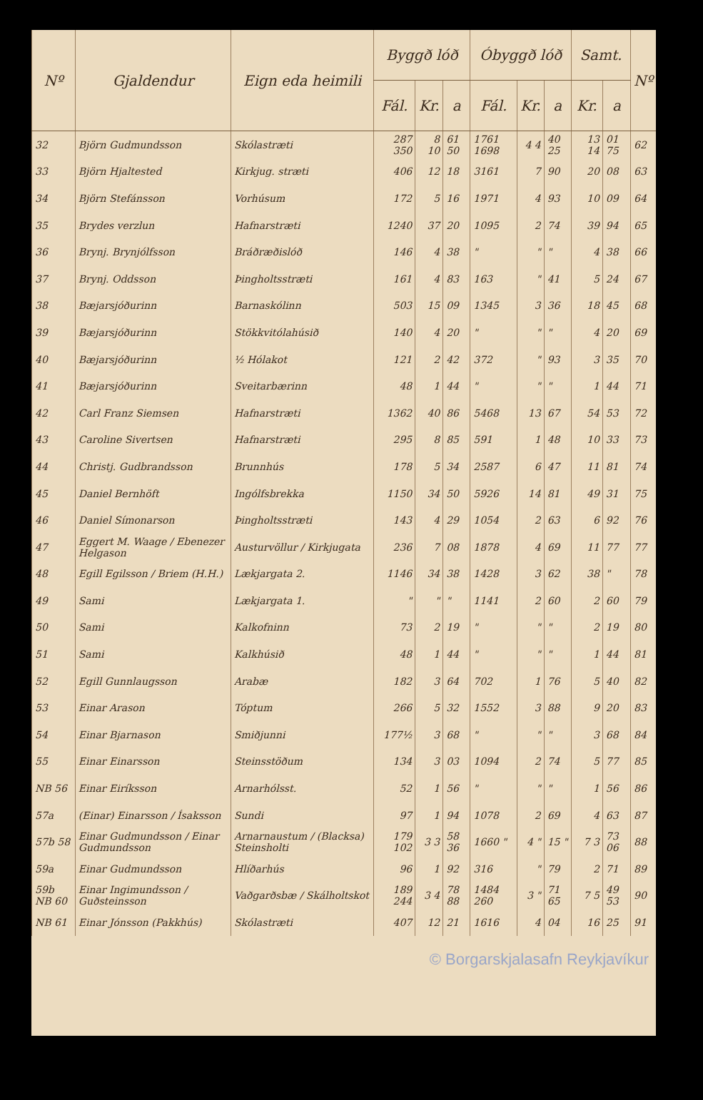| Nº | Gjaldendur | Eign eda heimili | Byggð lóð | | | Óbyggð lóð | | | Samt. | | Nº |
| --- | --- | --- | --- | --- | --- | --- | --- | --- | --- | --- | --- |
| | | | Fál. | Kr. | a | Fál. | Kr. | a | Kr. | a | |
| 32 | Björn Gudmundsson | Skólastræti | 287 350 | 8 10 | 61 50 | 1761 1698 | 4 4 | 40 25 | 13 14 | 01 75 | 62 |
| 33 | Björn Hjaltested | Kirkjug. stræti | 406 | 12 | 18 | 3161 | 7 | 90 | 20 | 08 | 63 |
| 34 | Björn Stefánsson | Vorhúsum | 172 | 5 | 16 | 1971 | 4 | 93 | 10 | 09 | 64 |
| 35 | Brydes verzlun | Hafnarstræti | 1240 | 37 | 20 | 1095 | 2 | 74 | 39 | 94 | 65 |
| 36 | Brynj. Brynjólfsson | Bráðræðislóð | 146 | 4 | 38 | " | " | " | 4 | 38 | 66 |
| 37 | Brynj. Oddsson | Þingholtsstræti | 161 | 4 | 83 | 163 | " | 41 | 5 | 24 | 67 |
| 38 | Bæjarsjóðurinn | Barnaskólinn | 503 | 15 | 09 | 1345 | 3 | 36 | 18 | 45 | 68 |
| 39 | Bæjarsjóðurinn | Stökkvitólahúsið | 140 | 4 | 20 | " | " | " | 4 | 20 | 69 |
| 40 | Bæjarsjóðurinn | ½ Hólakot | 121 | 2 | 42 | 372 | " | 93 | 3 | 35 | 70 |
| 41 | Bæjarsjóðurinn | Sveitarbærinn | 48 | 1 | 44 | " | " | " | 1 | 44 | 71 |
| 42 | Carl Franz Siemsen | Hafnarstræti | 1362 | 40 | 86 | 5468 | 13 | 67 | 54 | 53 | 72 |
| 43 | Caroline Sivertsen | Hafnarstræti | 295 | 8 | 85 | 591 | 1 | 48 | 10 | 33 | 73 |
| 44 | Christj. Gudbrandsson | Brunnhús | 178 | 5 | 34 | 2587 | 6 | 47 | 11 | 81 | 74 |
| 45 | Daniel Bernhöft | Ingólfsbrekka | 1150 | 34 | 50 | 5926 | 14 | 81 | 49 | 31 | 75 |
| 46 | Daniel Símonarson | Þingholtsstræti | 143 | 4 | 29 | 1054 | 2 | 63 | 6 | 92 | 76 |
| 47 | Eggert M. Waage / Ebenezer Helgason | Austurvöllur / Kirkjugata | 236 | 7 | 08 | 1878 | 4 | 69 | 11 | 77 | 77 |
| 48 | Egill Egilsson / Briem (H.H.) | Lækjargata 2. | 1146 | 34 | 38 | 1428 | 3 | 62 | 38 | " | 78 |
| 49 | Sami | Lækjargata 1. | " | " | " | 1141 | 2 | 60 | 2 | 60 | 79 |
| 50 | Sami | Kalkofninn | 73 | 2 | 19 | " | " | " | 2 | 19 | 80 |
| 51 | Sami | Kalkhúsið | 48 | 1 | 44 | " | " | " | 1 | 44 | 81 |
| 52 | Egill Gunnlaugsson | Arabæ | 182 | 3 | 64 | 702 | 1 | 76 | 5 | 40 | 82 |
| 53 | Einar Arason | Tóptum | 266 | 5 | 32 | 1552 | 3 | 88 | 9 | 20 | 83 |
| 54 | Einar Bjarnason | Smiðjunni | 177½ | 3 | 68 | " | " | " | 3 | 68 | 84 |
| 55 | Einar Einarsson | Steinsstöðum | 134 | 3 | 03 | 1094 | 2 | 74 | 5 | 77 | 85 |
| NB 56 | Einar Eiríksson | Arnarhólsst. | 52 | 1 | 56 | " | " | " | 1 | 56 | 86 |
| 57a | (Einar) Einarsson / Ísaksson | Sundi | 97 | 1 | 94 | 1078 | 2 | 69 | 4 | 63 | 87 |
| 57b 58 | Einar Gudmundsson / Einar Gudmundsson | Arnarnaustum / (Blacksa) Steinsholti | 179 102 | 3 3 | 58 36 | 1660 " | 4 " | 15 " | 7 3 | 73 06 | 88 |
| 59a | Einar Gudmundsson | Hlíðarhús | 96 | 1 | 92 | 316 | " | 79 | 2 | 71 | 89 |
| 59b NB 60 | Einar Ingimundsson / Guðsteinsson | Vaðgarðsbæ / Skálholtskot | 189 244 | 3 4 | 78 88 | 1484 260 | 3 " | 71 65 | 7 5 | 49 53 | 90 |
| NB 61 | Einar Jónsson (Pakkhús) | Skólastræti | 407 | 12 | 21 | 1616 | 4 | 04 | 16 | 25 | 91 |
© Borgarskjalasafn Reykjavíkur